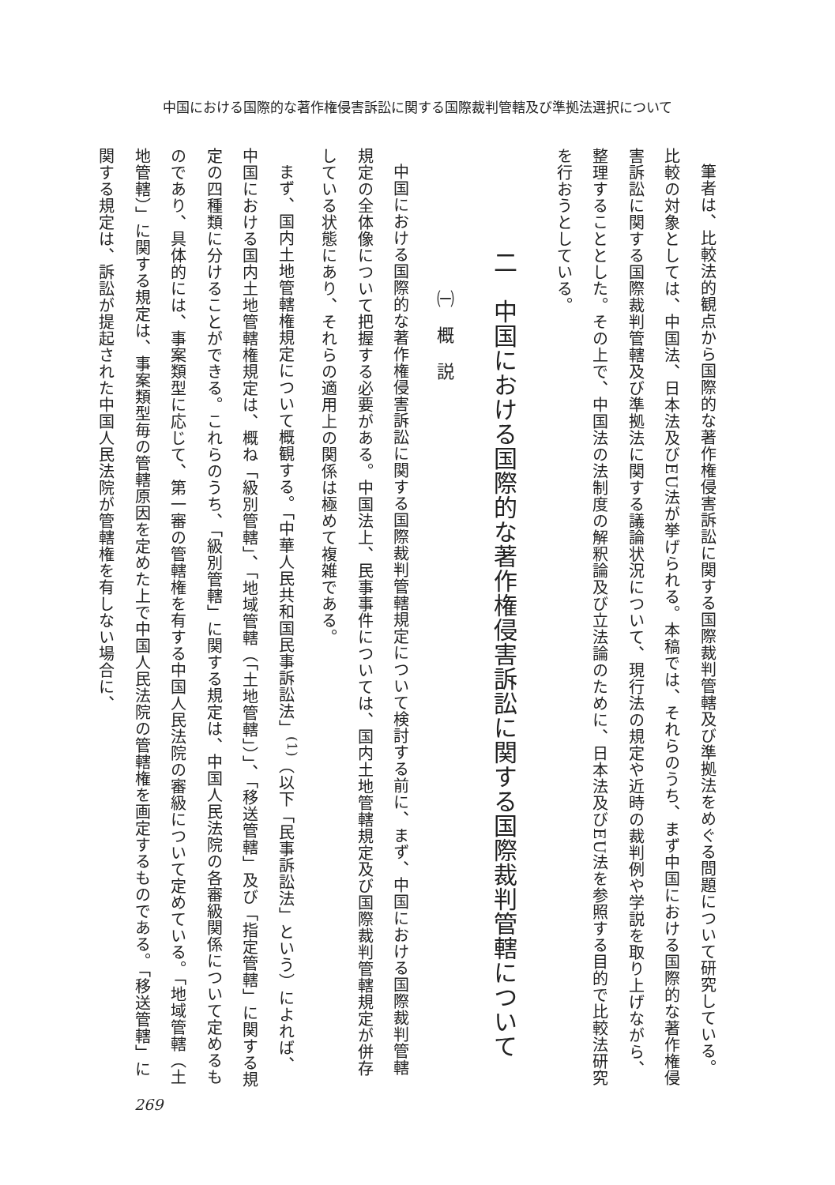中国における国際的な著作権侵害訴訟に関する国際裁判管轄及び準拠法選択について
筆者は、比較法的観点から国際的な著作権侵害訴訟に関する国際裁判管轄及び準拠法をめぐる問題について研究している。比較の対象としては、中国法、日本法及びEU法が挙げられる。本稿では、それらのうち、まず中国における国際的な著作権侵害訴訟に関する国際裁判管轄及び準拠法に関する議論状況について、現行法の規定や近時の裁判例や学説を取り上げながら、整理することとした。その上で、中国法の法制度の解釈論及び立法論のために、日本法及びEU法を参照する目的で比較法研究を行おうとしている。
二　中国における国際的な著作権侵害訴訟に関する国際裁判管轄について
㈠　概　説
中国における国際的な著作権侵害訴訟に関する国際裁判管轄規定について検討する前に、まず、中国における国際裁判管轄規定の全体像について把握する必要がある。中国法上、民事事件については、国内土地管轄規定及び国際裁判管轄規定が併存している状態にあり、それらの適用上の関係は極めて複雑である。
まず、国内土地管轄権規定について概観する。「中華人民共和国民事訴訟法」<sup>(1)</sup>（以下「民事訴訟法」という）によれば、中国における国内土地管轄権規定は、概ね「級別管轄」、「地域管轄（「土地管轄」）」、「移送管轄」及び「指定管轄」に関する規定の四種類に分けることができる。これらのうち、「級別管轄」に関する規定は、中国人民法院の各審級関係について定めるものであり、具体的には、事案類型に応じて、第一審の管轄権を有する中国人民法院の審級について定めている。「地域管轄（土地管轄）」に関する規定は、事案類型毎の管轄原因を定めた上で中国人民法院の管轄権を画定するものである。「移送管轄」に関する規定は、訴訟が提起された中国人民法院が管轄権を有しない場合に、
269